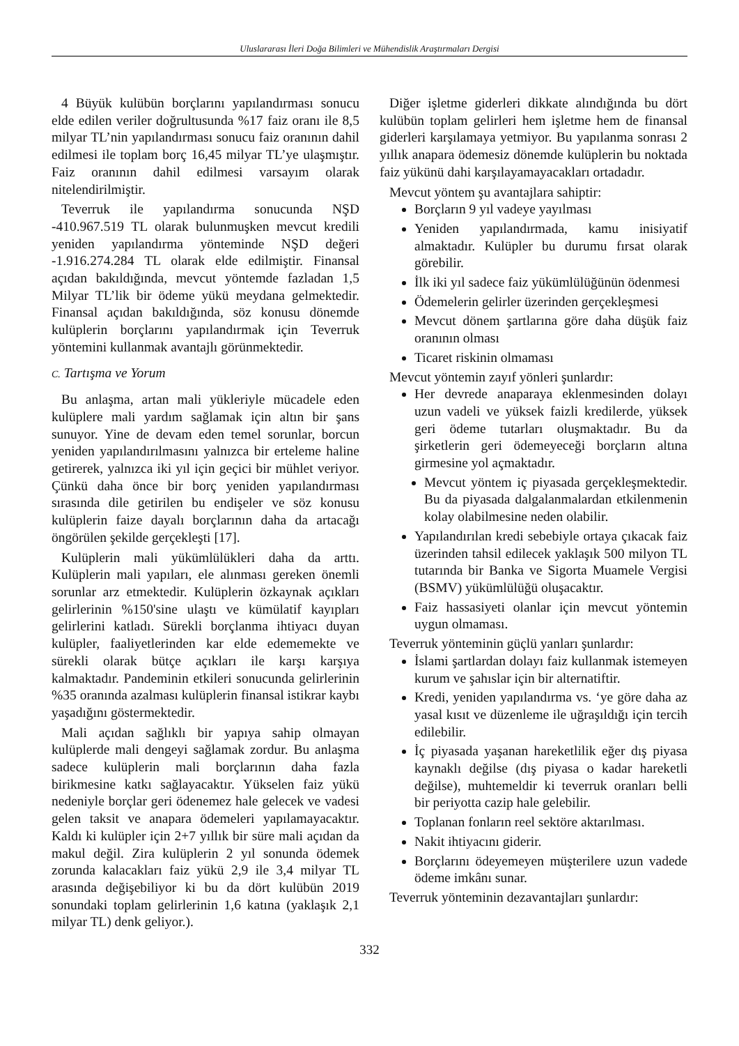Uluslararası İleri Doğa Bilimleri ve Mühendislik Araştırmaları Dergisi
4 Büyük kulübün borçlarını yapılandırması sonucu elde edilen veriler doğrultusunda %17 faiz oranı ile 8,5 milyar TL’nin yapılandırması sonucu faiz oranının dahil edilmesi ile toplam borç 16,45 milyar TL’ye ulaşmıştır. Faiz oranının dahil edilmesi varsayım olarak nitelendirilmiştir.
Teverruk ile yapılandırma sonucunda NŞD -410.967.519 TL olarak bulunmuşken mevcut kredili yeniden yapılandırma yönteminde NŞD değeri -1.916.274.284 TL olarak elde edilmiştir. Finansal açıdan bakıldığında, mevcut yöntemde fazladan 1,5 Milyar TL’lik bir ödeme yükü meydana gelmektedir. Finansal açıdan bakıldığında, söz konusu dönemde kulüplerin borçlarını yapılandırmak için Teverruk yöntemini kullanmak avantajlı görünmektedir.
C. Tartışma ve Yorum
Bu anlaşma, artan mali yükleriyle mücadele eden kulüplere mali yardım sağlamak için altın bir şans sunuyor. Yine de devam eden temel sorunlar, borcun yeniden yapılandırılmasını yalnızca bir erteleme haline getirerek, yalnızca iki yıl için geçici bir mühlet veriyor. Çünkü daha önce bir borç yeniden yapılandırması sırasında dile getirilen bu endişeler ve söz konusu kulüplerin faize dayalı borçlarının daha da artacağı öngörülen şekilde gerçekleşti [17].
Kulüplerin mali yükümlülükleri daha da arttı. Kulüplerin mali yapıları, ele alınması gereken önemli sorunlar arz etmektedir. Kulüplerin özkaynak açıkları gelirlerinin %150'sine ulaştı ve kümülatif kayıpları gelirlerini katladı. Sürekli borçlanma ihtiyacı duyan kulüpler, faaliyetlerinden kar elde edememekte ve sürekli olarak bütçe açıkları ile karşı karşıya kalmaktadır. Pandeminin etkileri sonucunda gelirlerinin %35 oranında azalması kulüplerin finansal istikrar kaybı yaşadığını göstermektedir.
Mali açıdan sağlıklı bir yapıya sahip olmayan kulüplerde mali dengeyi sağlamak zordur. Bu anlaşma sadece kulüplerin mali borçlarının daha fazla birikmesine katkı sağlayacaktır. Yükselen faiz yükü nedeniyle borçlar geri ödenemez hale gelecek ve vadesi gelen taksit ve anapara ödemeleri yapılamayacaktır. Kaldı ki kulüpler için 2+7 yıllık bir süre mali açıdan da makul değil. Zira kulüplerin 2 yıl sonunda ödemek zorunda kalacakları faiz yükü 2,9 ile 3,4 milyar TL arasında değişebiliyor ki bu da dört kulübün 2019 sonundaki toplam gelirlerinin 1,6 katına (yaklaşık 2,1 milyar TL) denk geliyor.).
Diğer işletme giderleri dikkate alındığında bu dört kulübün toplam gelirleri hem işletme hem de finansal giderleri karşılamaya yetmiyor. Bu yapılanma sonrası 2 yıllık anapara ödemesiz dönemde kulüplerin bu noktada faiz yükünü dahi karşılayamayacakları ortadadır.
Mevcut yöntem şu avantajlara sahiptir:
Borçların 9 yıl vadeye yayılması
Yeniden yapılandırmada, kamu inisiyatif almaktadır. Kulüpler bu durumu fırsat olarak görebilir.
İlk iki yıl sadece faiz yükümlülüğünün ödenmesi
Ödemelerin gelirler üzerinden gerçekleşmesi
Mevcut dönem şartlarına göre daha düşük faiz oranının olması
Ticaret riskinin olmaması
Mevcut yöntemin zayıf yönleri şunlardır:
Her devrede anaparaya eklenmesinden dolayı uzun vadeli ve yüksek faizli kredilerde, yüksek geri ödeme tutarları oluşmaktadır. Bu da şirketlerin geri ödemeyeceği borçların altına girmesine yol açmaktadır.
Mevcut yöntem iç piyasada gerçekleşmektedir. Bu da piyasada dalgalanmalardan etkilenmenin kolay olabilmesine neden olabilir.
Yapılandırılan kredi sebebiyle ortaya çıkacak faiz üzerinden tahsil edilecek yaklaşık 500 milyon TL tutarında bir Banka ve Sigorta Muamele Vergisi (BSMV) yükümlülüğü oluşacaktır.
Faiz hassasiyeti olanlar için mevcut yöntemin uygun olmaması.
Teverruk yönteminin güçlü yanları şunlardır:
İslami şartlardan dolayı faiz kullanmak istemeyen kurum ve şahıslar için bir alternatiftir.
Kredi, yeniden yapılandırma vs. ‘ye göre daha az yasal kısıt ve düzenleme ile uğraşıldığı için tercih edilebilir.
İç piyasada yaşanan hareketlilik eğer dış piyasa kaynaklı değilse (dış piyasa o kadar hareketli değilse), muhtemeldir ki teverruk oranları belli bir periyotta cazip hale gelebilir.
Toplanan fonların reel sektöre aktarılması.
Nakit ihtiyacını giderir.
Borçlarını ödeyemeyen müşterilere uzun vadede ödeme imkânı sunar.
Teverruk yönteminin dezavantajları şunlardır:
332